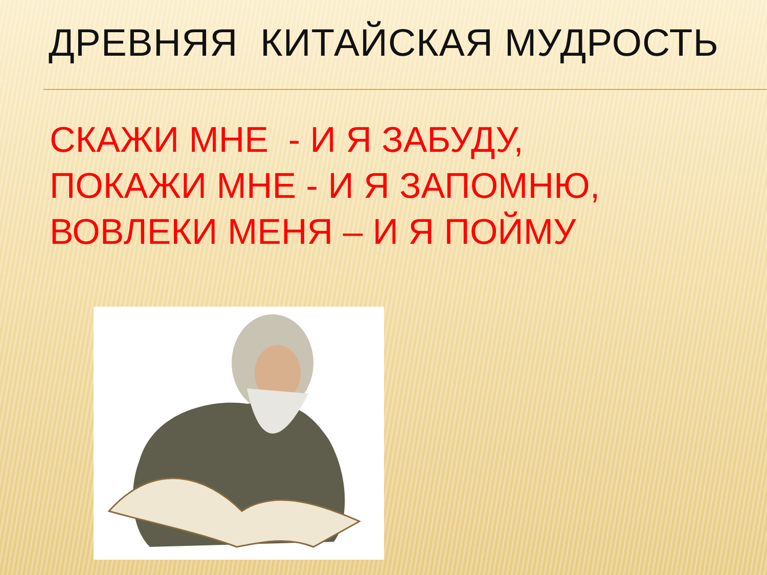ДРЕВНЯЯ КИТАЙСКАЯ МУДРОСТЬ
СКАЖИ МНЕ - И Я ЗАБУДУ,
ПОКАЖИ МНЕ - И Я ЗАПОМНЮ,
ВОВЛЕКИ МЕНЯ – И Я ПОЙМУ